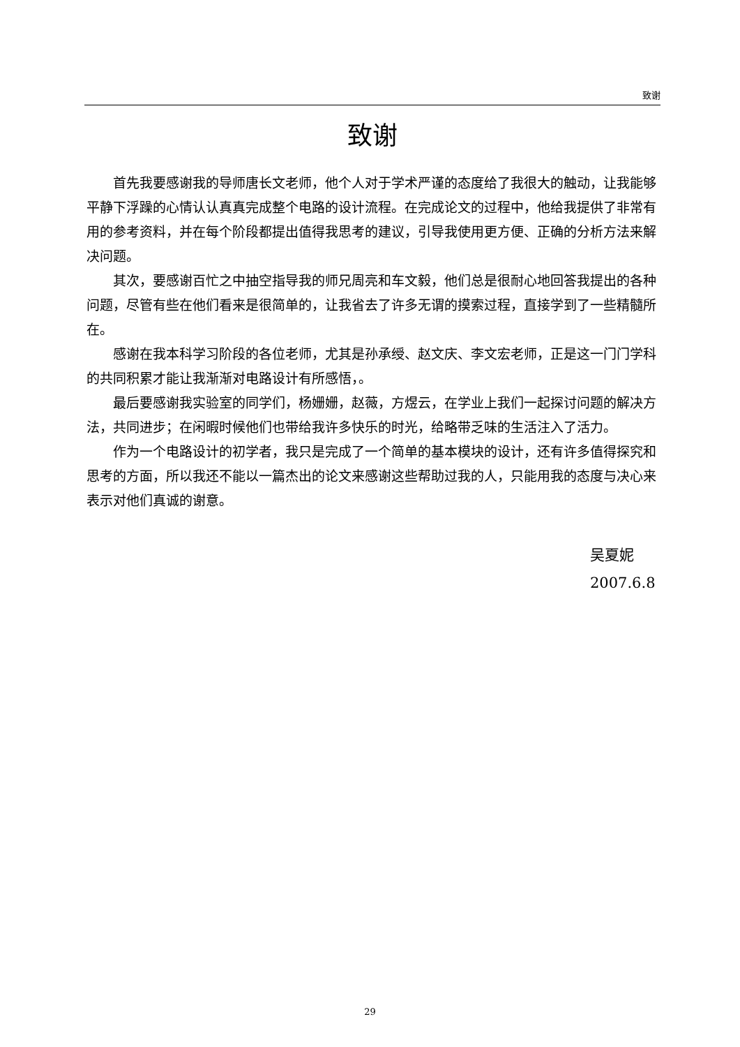致谢
致谢
首先我要感谢我的导师唐长文老师，他个人对于学术严谨的态度给了我很大的触动，让我能够平静下浮躁的心情认认真真完成整个电路的设计流程。在完成论文的过程中，他给我提供了非常有用的参考资料，并在每个阶段都提出值得我思考的建议，引导我使用更方便、正确的分析方法来解决问题。
其次，要感谢百忙之中抽空指导我的师兄周亮和车文毅，他们总是很耐心地回答我提出的各种问题，尽管有些在他们看来是很简单的，让我省去了许多无谓的摸索过程，直接学到了一些精髓所在。
感谢在我本科学习阶段的各位老师，尤其是孙承绶、赵文庆、李文宏老师，正是这一门门学科的共同积累才能让我渐渐对电路设计有所感悟，。
最后要感谢我实验室的同学们，杨姗姗，赵薇，方煜云，在学业上我们一起探讨问题的解决方法，共同进步；在闲暇时候他们也带给我许多快乐的时光，给略带乏味的生活注入了活力。
作为一个电路设计的初学者，我只是完成了一个简单的基本模块的设计，还有许多值得探究和思考的方面，所以我还不能以一篇杰出的论文来感谢这些帮助过我的人，只能用我的态度与决心来表示对他们真诚的谢意。
吴夏妮
2007.6.8
29